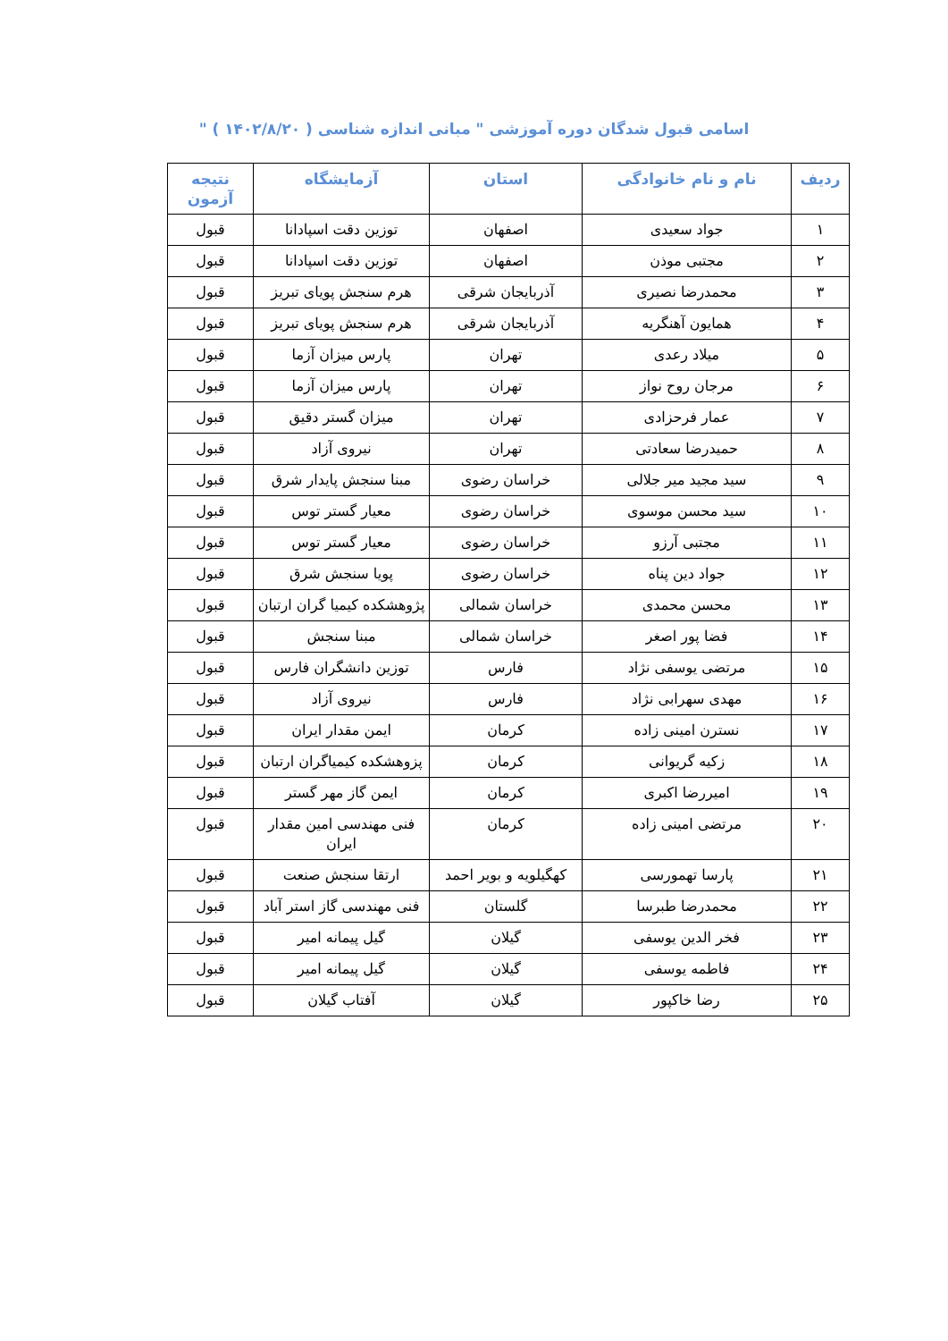اسامی قبول شدگان دوره آموزشی " مبانی اندازه شناسی ( ۱۴۰۲/۸/۲۰ ) "
| ردیف | نام و نام خانوادگی | استان | آزمایشگاه | نتیجه آزمون |
| --- | --- | --- | --- | --- |
| ۱ | جواد سعیدی | اصفهان | توزین دقت اسپادانا | قبول |
| ۲ | مجتبی موذن | اصفهان | توزین دقت اسپادانا | قبول |
| ۳ | محمدرضا نصیری | آذربایجان شرقی | هرم سنجش پویای تبریز | قبول |
| ۴ | همایون آهنگریه | آذربایجان شرقی | هرم سنجش پویای تبریز | قبول |
| ۵ | میلاد رعدی | تهران | پارس میزان آزما | قبول |
| ۶ | مرجان روح نواز | تهران | پارس میزان آزما | قبول |
| ۷ | عمار فرحزادی | تهران | میزان گستر دقیق | قبول |
| ۸ | حمیدرضا سعادتی | تهران | نیروی آزاد | قبول |
| ۹ | سید مجید میر جلالی | خراسان رضوی | مبنا سنجش پایدار شرق | قبول |
| ۱۰ | سید محسن موسوی | خراسان رضوی | معیار گستر توس | قبول |
| ۱۱ | مجتبی آرزو | خراسان رضوی | معیار گستر توس | قبول |
| ۱۲ | جواد دین پناه | خراسان رضوی | پویا سنجش شرق | قبول |
| ۱۳ | محسن محمدی | خراسان شمالی | پژوهشکده کیمیا گران ارتبان | قبول |
| ۱۴ | فضا پور اصغر | خراسان شمالی | مبنا سنجش | قبول |
| ۱۵ | مرتضی یوسفی نژاد | فارس | توزین دانشگران فارس | قبول |
| ۱۶ | مهدی سهرابی نژاد | فارس | نیروی آزاد | قبول |
| ۱۷ | نسترن امینی زاده | کرمان | ایمن مقدار ایران | قبول |
| ۱۸ | زکیه گریوانی | کرمان | پزوهشکده کیمیاگران ارتبان | قبول |
| ۱۹ | امیررضا اکبری | کرمان | ایمن گاز مهر گستر | قبول |
| ۲۰ | مرتضی امینی زاده | کرمان | فنی مهندسی امین مقدار ایران | قبول |
| ۲۱ | پارسا تهمورسی | کهگیلویه و بویر احمد | ارتقا سنجش صنعت | قبول |
| ۲۲ | محمدرضا طبرسا | گلستان | فنی مهندسی گاز استر آباد | قبول |
| ۲۳ | فخر الدین یوسفی | گیلان | گیل پیمانه امیر | قبول |
| ۲۴ | فاطمه یوسفی | گیلان | گیل پیمانه امیر | قبول |
| ۲۵ | رضا خاکپور | گیلان | آفتاب گیلان | قبول |